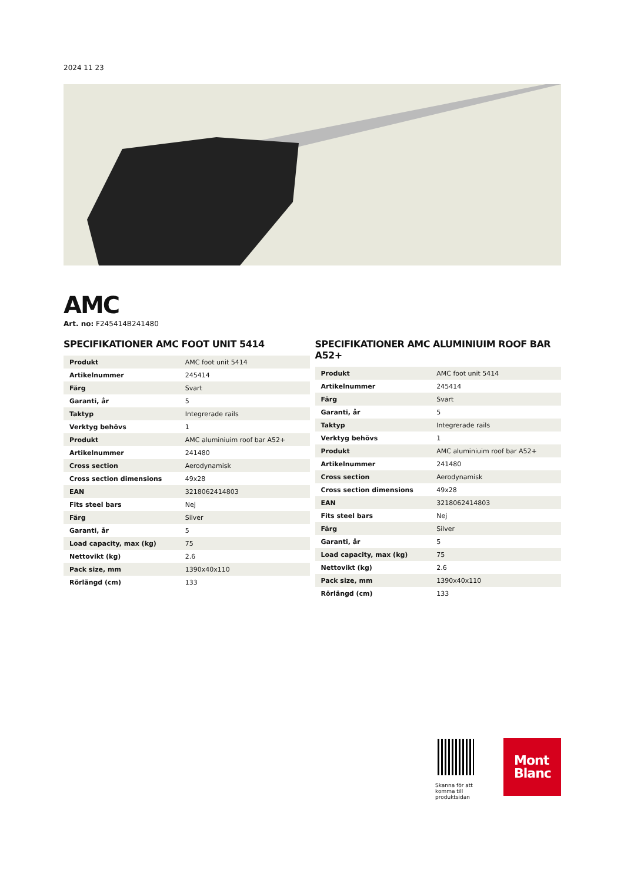2024 11 23
AMC
Art. no: F245414B241480
SPECIFIKATIONER AMC FOOT UNIT 5414
| Produkt | AMC foot unit 5414 |
| Artikelnummer | 245414 |
| Färg | Svart |
| Garanti, år | 5 |
| Taktyp | Integrerade rails |
| Verktyg behövs | 1 |
| Produkt | AMC aluminiuim roof bar A52+ |
| Artikelnummer | 241480 |
| Cross section | Aerodynamisk |
| Cross section dimensions | 49x28 |
| EAN | 3218062414803 |
| Fits steel bars | Nej |
| Färg | Silver |
| Garanti, år | 5 |
| Load capacity, max (kg) | 75 |
| Nettovikt (kg) | 2.6 |
| Pack size, mm | 1390x40x110 |
| Rörlängd (cm) | 133 |
SPECIFIKATIONER AMC ALUMINIUIM ROOF BAR A52+
| Produkt | AMC foot unit 5414 |
| Artikelnummer | 245414 |
| Färg | Svart |
| Garanti, år | 5 |
| Taktyp | Integrerade rails |
| Verktyg behövs | 1 |
| Produkt | AMC aluminiuim roof bar A52+ |
| Artikelnummer | 241480 |
| Cross section | Aerodynamisk |
| Cross section dimensions | 49x28 |
| EAN | 3218062414803 |
| Fits steel bars | Nej |
| Färg | Silver |
| Garanti, år | 5 |
| Load capacity, max (kg) | 75 |
| Nettovikt (kg) | 2.6 |
| Pack size, mm | 1390x40x110 |
| Rörlängd (cm) | 133 |
Skanna för att komma till produktsidan
Mont
Blanc